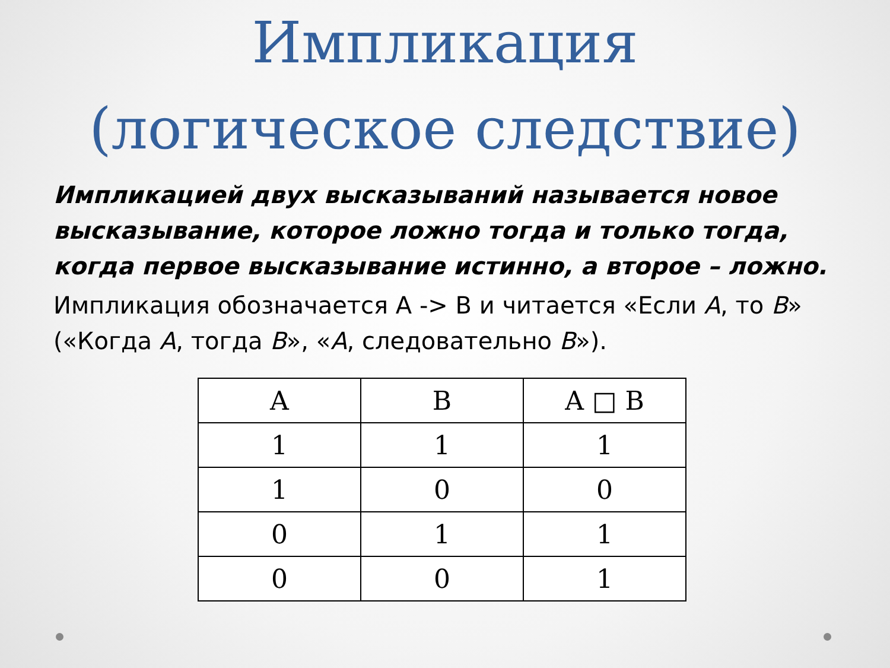Импликация
(логическое следствие)
Импликацией двух высказываний называется новое высказывание, которое ложно тогда и только тогда, когда первое высказывание истинно, а второе – ложно.
Импликация обозначается А -> В и читается «Если А, то В» («Когда А, тогда В», «А, следовательно В»).
| A | B | A □ B |
| --- | --- | --- |
| 1 | 1 | 1 |
| 1 | 0 | 0 |
| 0 | 1 | 1 |
| 0 | 0 | 1 |